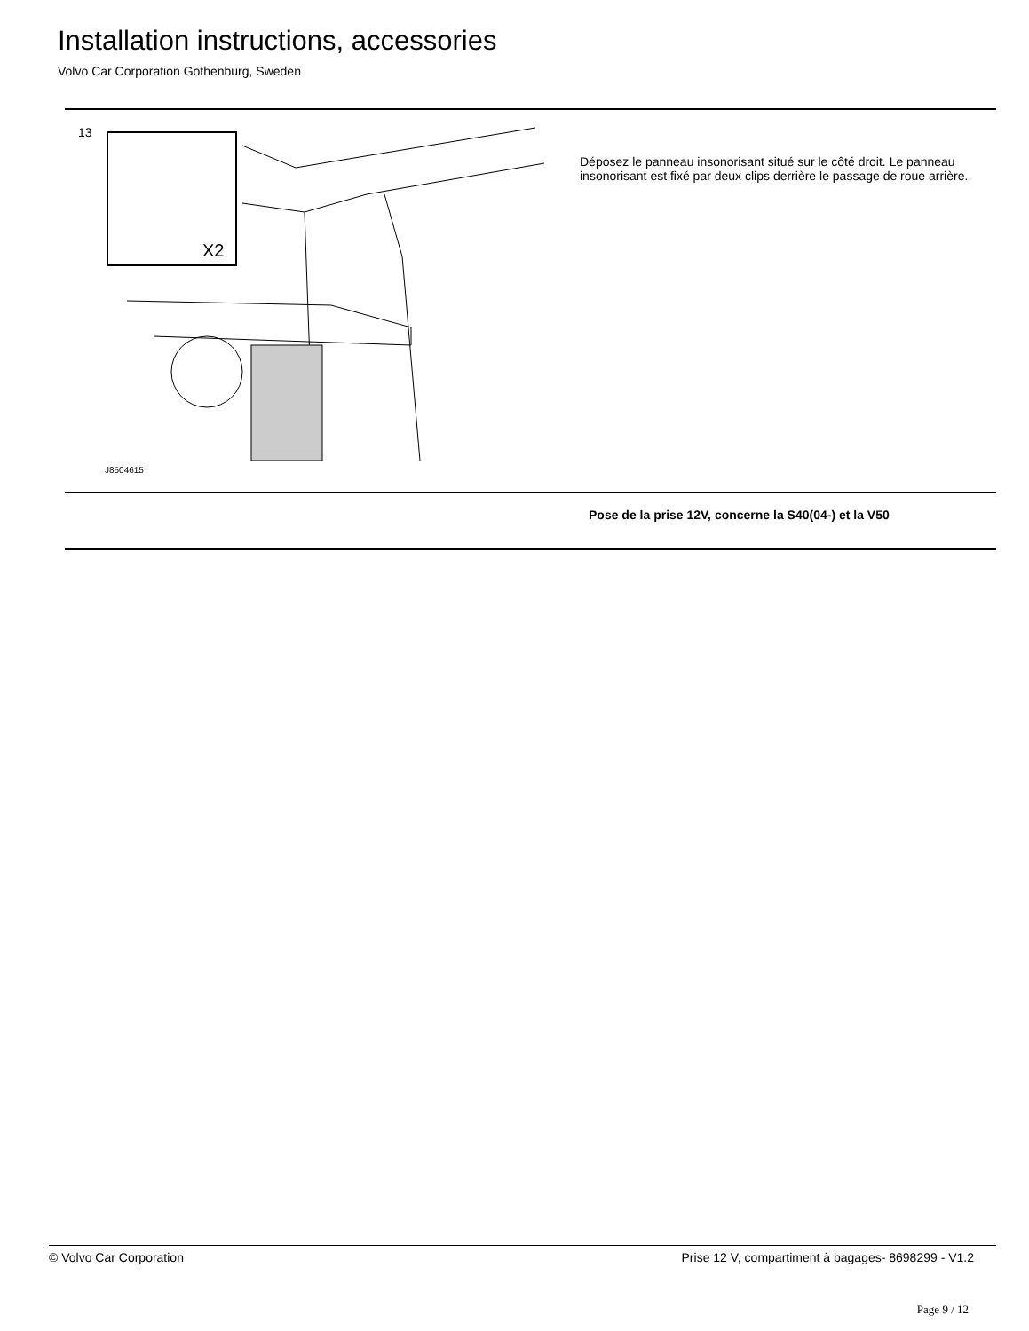Installation instructions, accessories
Volvo Car Corporation Gothenburg, Sweden
13
X2
J8504615
Déposez le panneau insonorisant situé sur le côté droit. Le panneau insonorisant est fixé par deux clips derrière le passage de roue arrière.
Pose de la prise 12V, concerne la S40(04-) et la V50
© Volvo Car Corporation Prise 12 V, compartiment à bagages- 8698299 - V1.2
Page 9 / 12